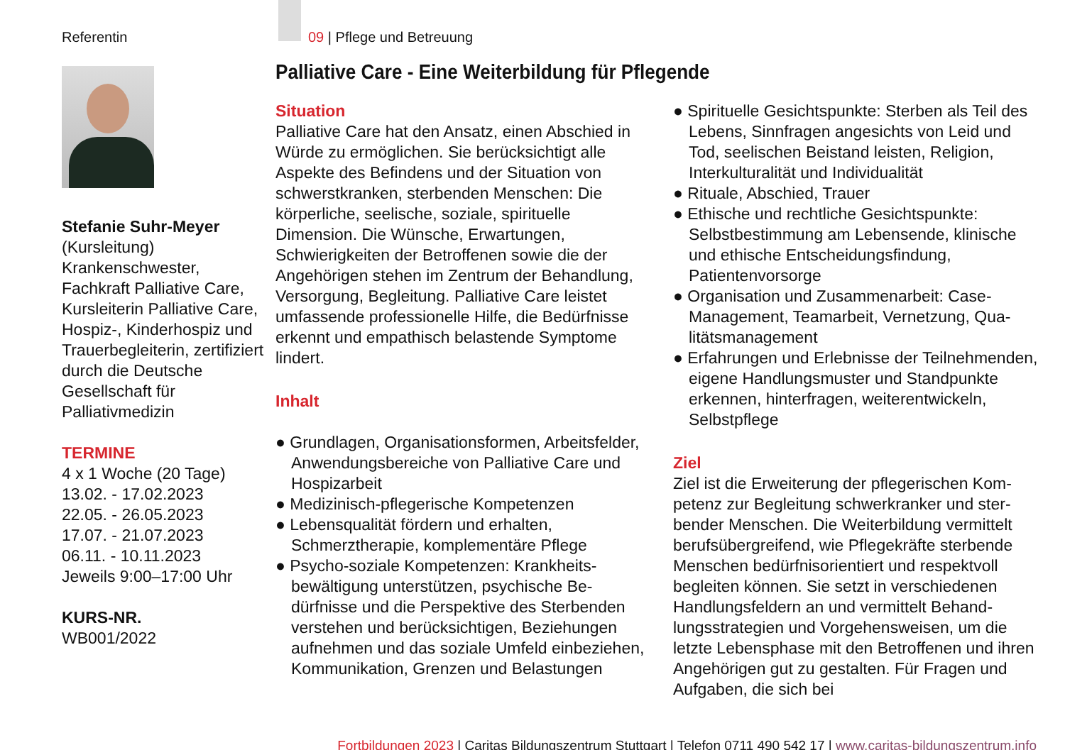Referentin
Stefanie Suhr-Meyer
(Kursleitung)
Krankenschwester, Fachkraft Palliative Care, Kursleiterin Palliative Care, Hospiz-, Kinder­hospiz und Trauerbeglei­terin, zertifiziert durch die Deutsche Gesellschaft für Palliativmedizin
TERMINE
4 x 1 Woche (20 Tage)
13.02. - 17.02.2023
22.05. - 26.05.2023
17.07. - 21.07.2023
06.11. - 10.11.2023
Jeweils 9:00–17:00 Uhr
KURS-NR.
WB001/2022
09 | Pflege und Betreuung
Palliative Care - Eine Weiterbildung für Pflegende
Situation
Palliative Care hat den Ansatz, einen Ab­schied in Würde zu ermöglichen. Sie berück­sichtigt alle Aspekte des Befindens und der Si­tuation von schwerstkranken, sterbenden Menschen: Die körperliche, seelische, soziale, spirituelle Dimension. Die Wünsche, Erwartun­gen, Schwierigkeiten der Betroffenen sowie die der Angehörigen stehen im Zentrum der Behandlung, Versorgung, Begleitung. Pallia­tive Care leistet umfassende professionelle Hilfe, die Bedürfnisse erkennt und empathisch belastende Symptome lindert.
Inhalt
● Grundlagen, Organisationsformen, Arbeits­felder, Anwendungsbereiche von Palliative Care und Hospizarbeit
● Medizinisch-pflegerische Kompetenzen
● Lebensqualität fördern und erhalten, Schmerztherapie, komplementäre Pflege
● Psycho-soziale Kompetenzen: Krankheits­bewältigung unterstützen, psychische Be­dürfnisse und die Perspektive des Sterben­den verstehen und berücksichtigen, Beziehungen aufnehmen und das soziale Umfeld einbeziehen, Kommunikation, Gren­zen und Belastungen
● Spirituelle Gesichtspunkte: Sterben als Teil des Lebens, Sinnfragen angesichts von Leid und Tod, seelischen Beistand leisten, Reli­gion, Interkulturalität und Individualität
● Rituale, Abschied, Trauer
● Ethische und rechtliche Gesichtspunkte: Selbstbestimmung am Lebensende, klini­sche und ethische Entscheidungsfindung, Patientenvorsorge
● Organisation und Zusammenarbeit: Case-Management, Teamarbeit, Vernetzung, Qua­litätsmanagement
● Erfahrungen und Erlebnisse der Teilneh­menden, eigene Handlungsmuster und Standpunkte erkennen, hinterfragen, weiter­entwickeln, Selbstpflege
Ziel
Ziel ist die Erweiterung der pflegerischen Kom­petenz zur Begleitung schwerkranker und ster­bender Menschen. Die Weiterbildung vermittelt berufsübergreifend, wie Pflegekräfte sterbende Menschen bedürfnisorientiert und respektvoll begleiten können. Sie setzt in verschiedenen Handlungsfeldern an und vermittelt Behand­lungsstrategien und Vorgehensweisen, um die letzte Lebensphase mit den Betroffenen und ihren Angehörigen gut zu gestalten. Für Fragen und Aufgaben, die sich bei
Fortbildungen 2023 | Caritas Bildungszentrum Stuttgart | Telefon 0711 490 542 17 | www.caritas-bildungszentrum.info